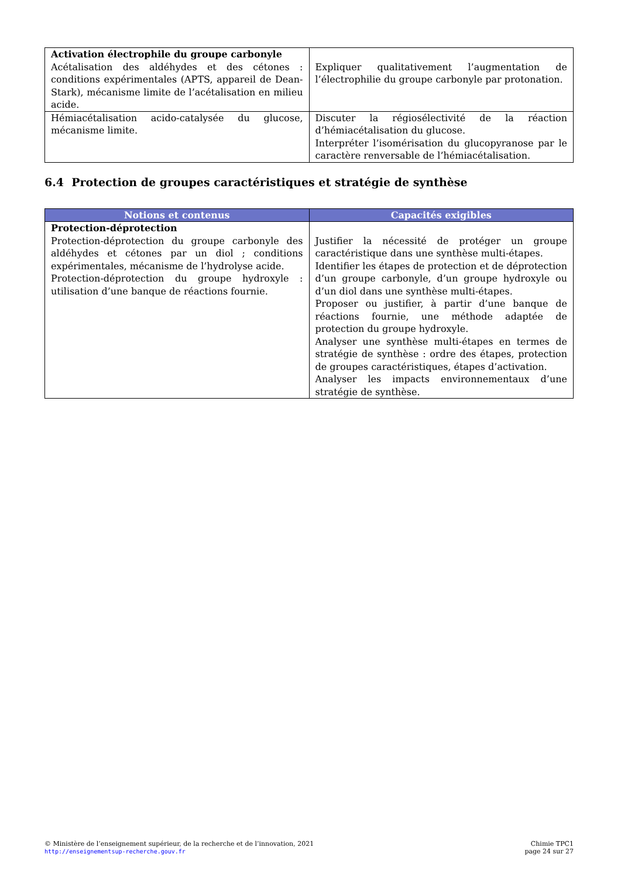| Activation électrophile du groupe carbonyle Acétalisation des aldéhydes et des cétones : conditions expérimentales (APTS, appareil de Dean-Stark), mécanisme limite de l’acétalisation en milieu acide. | Expliquer qualitativement l’augmentation de l’électrophilie du groupe carbonyle par protonation. |
| Hémiacétalisation acido-catalysée du glucose, mécanisme limite. | Discuter la régiosélectivité de la réaction d’hémiacétalisation du glucose. Interpréter l’isomérisation du glucopyranose par le caractère renversable de l’hémiacétalisation. |
6.4 Protection de groupes caractéristiques et stratégie de synthèse
| Notions et contenus | Capacités exigibles |
| --- | --- |
| Protection-déprotection Protection-déprotection du groupe carbonyle des aldéhydes et cétones par un diol ; conditions expérimentales, mécanisme de l’hydrolyse acide. Protection-déprotection du groupe hydroxyle : utilisation d’une banque de réactions fournie. | Justifier la nécessité de protéger un groupe caractéristique dans une synthèse multi-étapes. Identifier les étapes de protection et de déprotection d’un groupe carbonyle, d’un groupe hydroxyle ou d’un diol dans une synthèse multi-étapes. Proposer ou justifier, à partir d’une banque de réactions fournie, une méthode adaptée de protection du groupe hydroxyle. Analyser une synthèse multi-étapes en termes de stratégie de synthèse : ordre des étapes, protection de groupes caractéristiques, étapes d’activation. Analyser les impacts environnementaux d’une stratégie de synthèse. |
© Ministère de l’enseignement supérieur, de la recherche et de l’innovation, 2021
http://enseignementsup-recherche.gouv.fr
Chimie TPC1
page 24 sur 27